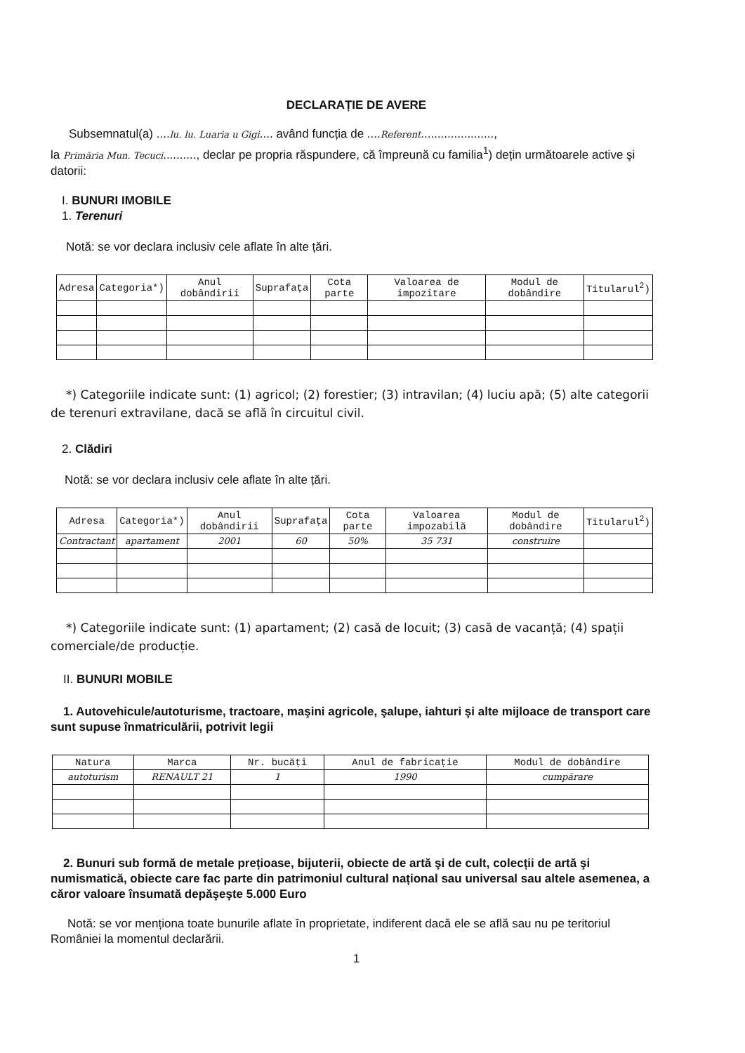DECLARAȚIE DE AVERE
Subsemnatul(a) ....lu. lu. Luaria u Gigi.... având funcția de ....Referent......................,
la Primăria Mun. Tecuci.........., declar pe propria răspundere, că împreună cu familia<sup>1</sup>) dețin următoarele active şi datorii:
I. BUNURI IMOBILE
1. Terenuri
Notă: se vor declara inclusiv cele aflate în alte țări.
| Adresa | Categoria*) | Anul dobândirii | Suprafața | Cota parte | Valoarea de impozitare | Modul de dobândire | Titularul<sup>2</sup>) |
| --- | --- | --- | --- | --- | --- | --- | --- |
*) Categoriile indicate sunt: (1) agricol; (2) forestier; (3) intravilan; (4) luciu apă; (5) alte categorii de terenuri extravilane, dacă se află în circuitul civil.
2. Clădiri
Notă: se vor declara inclusiv cele aflate în alte țări.
| Adresa | Categoria*) | Anul dobândirii | Suprafața | Cota parte | Valoarea impozabilă | Modul de dobândire | Titularul<sup>2</sup>) |
| --- | --- | --- | --- | --- | --- | --- | --- |
| Contractant | apartament | 2001 | 60 | 50% | 35 731 | construire | |
*) Categoriile indicate sunt: (1) apartament; (2) casă de locuit; (3) casă de vacanță; (4) spații comerciale/de producție.
II. BUNURI MOBILE
1. Autovehicule/autoturisme, tractoare, maşini agricole, şalupe, iahturi şi alte mijloace de transport care sunt supuse înmatriculării, potrivit legii
| Natura | Marca | Nr. bucăți | Anul de fabricație | Modul de dobândire |
| --- | --- | --- | --- | --- |
| autoturism | RENAULT 21 | 1 | 1990 | cumpărare |
2. Bunuri sub formă de metale prețioase, bijuterii, obiecte de artă şi de cult, colecții de artă şi numismatică, obiecte care fac parte din patrimoniul cultural național sau universal sau altele asemenea, a căror valoare însumată depăşeşte 5.000 Euro
Notă: se vor menționa toate bunurile aflate în proprietate, indiferent dacă ele se află sau nu pe teritoriul României la momentul declarării.
1